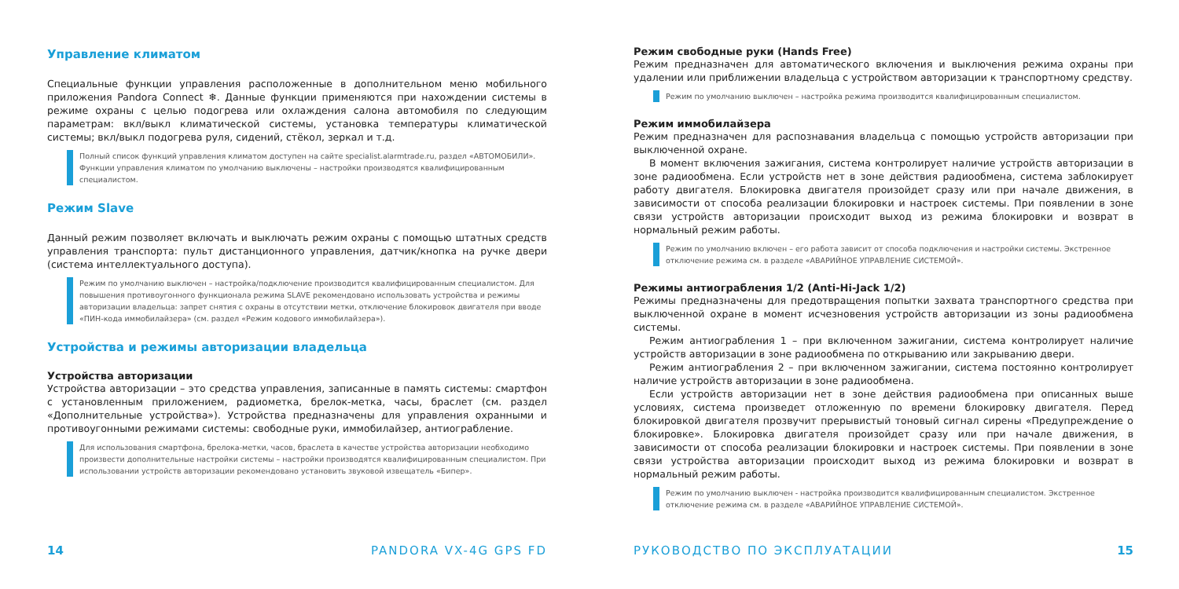Управление климатом
Специальные функции управления расположенные в дополнительном меню мобильного приложения Pandora Connect ❄. Данные функции применяются при нахождении системы в режиме охраны с целью подогрева или охлаждения салона автомобиля по следующим параметрам: вкл/выкл климатической системы, установка температуры климатической системы; вкл/выкл подогрева руля, сидений, стёкол, зеркал и т.д.
Полный список функций управления климатом доступен на сайте specialist.alarmtrade.ru, раздел «АВТОМОБИЛИ». Функции управления климатом по умолчанию выключены – настройки производятся квалифицированным специалистом.
Режим Slave
Данный режим позволяет включать и выключать режим охраны с помощью штатных средств управления транспорта: пульт дистанционного управления, датчик/кнопка на ручке двери (система интеллектуального доступа).
Режим по умолчанию выключен – настройка/подключение производится квалифицированным специалистом. Для повышения противоугонного функционала режима SLAVE рекомендовано использовать устройства и режимы авторизации владельца: запрет снятия с охраны в отсутствии метки, отключение блокировок двигателя при вводе «ПИН-кода иммобилайзера» (см. раздел «Режим кодового иммобилайзера»).
Устройства и режимы авторизации владельца
Устройства авторизации
Устройства авторизации – это средства управления, записанные в память системы: смартфон с установленным приложением, радиометка, брелок-метка, часы, браслет (см. раздел «Дополнительные устройства»). Устройства предназначены для управления охранными и противоугонными режимами системы: свободные руки, иммобилайзер, антиограбление.
Для использования смартфона, брелока-метки, часов, браслета в качестве устройства авторизации необходимо произвести дополнительные настройки системы – настройки производятся квалифицированным специалистом. При использовании устройств авторизации рекомендовано установить звуковой извещатель «Бипер».
14 PANDORA VX-4G GPS FD
Режим свободные руки (Hands Free)
Режим предназначен для автоматического включения и выключения режима охраны при удалении или приближении владельца с устройством авторизации к транспортному средству.
Режим по умолчанию выключен – настройка режима производится квалифицированным специалистом.
Режим иммобилайзера
Режим предназначен для распознавания владельца с помощью устройств авторизации при выключенной охране.
В момент включения зажигания, система контролирует наличие устройств авторизации в зоне радиообмена. Если устройств нет в зоне действия радиообмена, система заблокирует работу двигателя. Блокировка двигателя произойдет сразу или при начале движения, в зависимости от способа реализации блокировки и настроек системы. При появлении в зоне связи устройств авторизации происходит выход из режима блокировки и возврат в нормальный режим работы.
Режим по умолчанию включен – его работа зависит от способа подключения и настройки системы. Экстренное отключение режима см. в разделе «АВАРИЙНОЕ УПРАВЛЕНИЕ СИСТЕМОЙ».
Режимы антиограбления 1/2 (Anti-Hi-Jack 1/2)
Режимы предназначены для предотвращения попытки захвата транспортного средства при выключенной охране в момент исчезновения устройств авторизации из зоны радиообмена системы.
Режим антиограбления 1 – при включенном зажигании, система контролирует наличие устройств авторизации в зоне радиообмена по открыванию или закрыванию двери.
Режим антиограбления 2 – при включенном зажигании, система постоянно контролирует наличие устройств авторизации в зоне радиообмена.
Если устройств авторизации нет в зоне действия радиообмена при описанных выше условиях, система произведет отложенную по времени блокировку двигателя. Перед блокировкой двигателя прозвучит прерывистый тоновый сигнал сирены «Предупреждение о блокировке». Блокировка двигателя произойдет сразу или при начале движения, в зависимости от способа реализации блокировки и настроек системы. При появлении в зоне связи устройства авторизации происходит выход из режима блокировки и возврат в нормальный режим работы.
Режим по умолчанию выключен - настройка производится квалифицированным специалистом. Экстренное отключение режима см. в разделе «АВАРИЙНОЕ УПРАВЛЕНИЕ СИСТЕМОЙ».
РУКОВОДСТВО ПО ЭКСПЛУАТАЦИИ 15